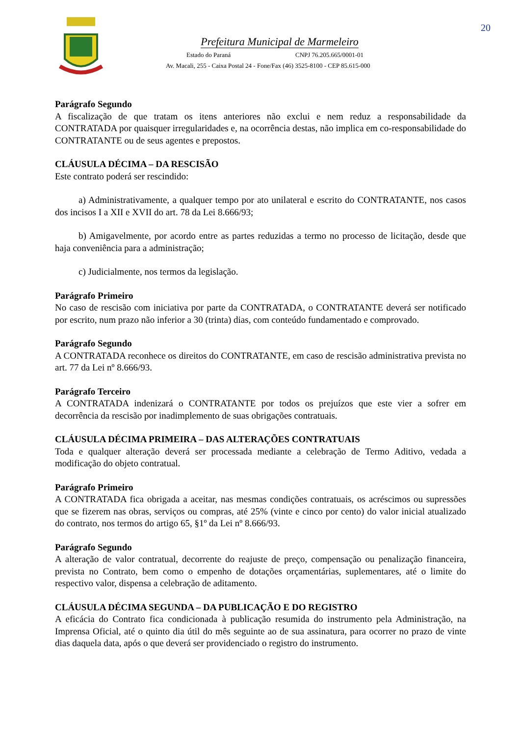20
Prefeitura Municipal de Marmeleiro
Estado do Paraná CNPJ 76.205.665/0001-01
Av. Macali, 255 - Caixa Postal 24 - Fone/Fax (46) 3525-8100 - CEP 85.615-000
Parágrafo Segundo
A fiscalização de que tratam os itens anteriores não exclui e nem reduz a responsabilidade da CONTRATADA por quaisquer irregularidades e, na ocorrência destas, não implica em co-responsabilidade do CONTRATANTE ou de seus agentes e prepostos.
CLÁUSULA DÉCIMA – DA RESCISÃO
Este contrato poderá ser rescindido:
a) Administrativamente, a qualquer tempo por ato unilateral e escrito do CONTRATANTE, nos casos dos incisos I a XII e XVII do art. 78 da Lei 8.666/93;
b) Amigavelmente, por acordo entre as partes reduzidas a termo no processo de licitação, desde que haja conveniência para a administração;
c) Judicialmente, nos termos da legislação.
Parágrafo Primeiro
No caso de rescisão com iniciativa por parte da CONTRATADA, o CONTRATANTE deverá ser notificado por escrito, num prazo não inferior a 30 (trinta) dias, com conteúdo fundamentado e comprovado.
Parágrafo Segundo
A CONTRATADA reconhece os direitos do CONTRATANTE, em caso de rescisão administrativa prevista no art. 77 da Lei nº 8.666/93.
Parágrafo Terceiro
A CONTRATADA indenizará o CONTRATANTE por todos os prejuízos que este vier a sofrer em decorrência da rescisão por inadimplemento de suas obrigações contratuais.
CLÁUSULA DÉCIMA PRIMEIRA – DAS ALTERAÇÕES CONTRATUAIS
Toda e qualquer alteração deverá ser processada mediante a celebração de Termo Aditivo, vedada a modificação do objeto contratual.
Parágrafo Primeiro
A CONTRATADA fica obrigada a aceitar, nas mesmas condições contratuais, os acréscimos ou supressões que se fizerem nas obras, serviços ou compras, até 25% (vinte e cinco por cento) do valor inicial atualizado do contrato, nos termos do artigo 65, §1º da Lei nº 8.666/93.
Parágrafo Segundo
A alteração de valor contratual, decorrente do reajuste de preço, compensação ou penalização financeira, prevista no Contrato, bem como o empenho de dotações orçamentárias, suplementares, até o limite do respectivo valor, dispensa a celebração de aditamento.
CLÁUSULA DÉCIMA SEGUNDA – DA PUBLICAÇÃO E DO REGISTRO
A eficácia do Contrato fica condicionada à publicação resumida do instrumento pela Administração, na Imprensa Oficial, até o quinto dia útil do mês seguinte ao de sua assinatura, para ocorrer no prazo de vinte dias daquela data, após o que deverá ser providenciado o registro do instrumento.